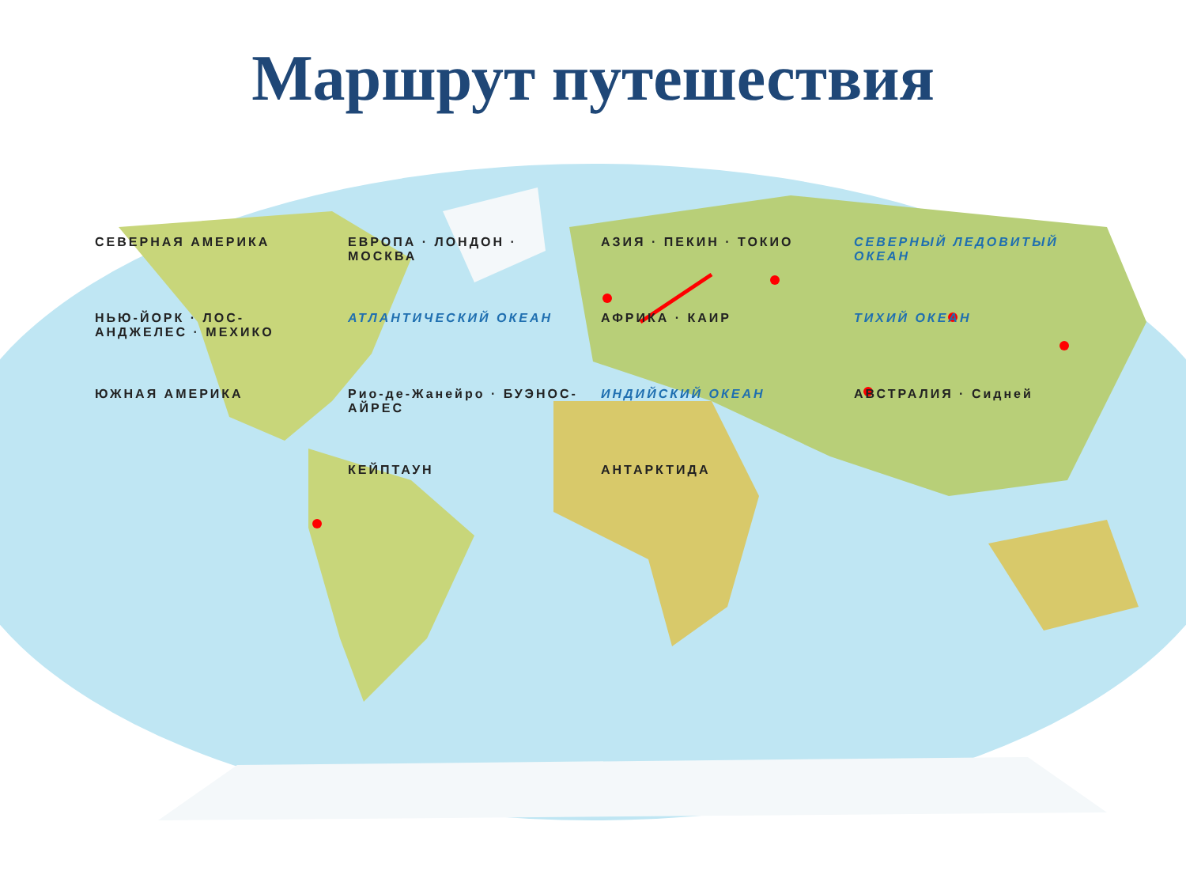Маршрут путешествия
СЕВЕРНАЯ АМЕРИКА ЕВРОПА · ЛОНДОН · МОСКВА АЗИЯ · ПЕКИН · ТОКИО СЕВЕРНЫЙ ЛЕДОВИТЫЙ ОКЕАН НЬЮ-ЙОРК · ЛОС-АНДЖЕЛЕС · МЕХИКО АТЛАНТИЧЕСКИЙ ОКЕАН АФРИКА · КАИР ТИХИЙ ОКЕАН ЮЖНАЯ АМЕРИКА Рио-де-Жанейро · БУЭНОС-АЙРЕС ИНДИЙСКИЙ ОКЕАН АВСТРАЛИЯ · Сидней КЕЙПТАУН АНТАРКТИДА